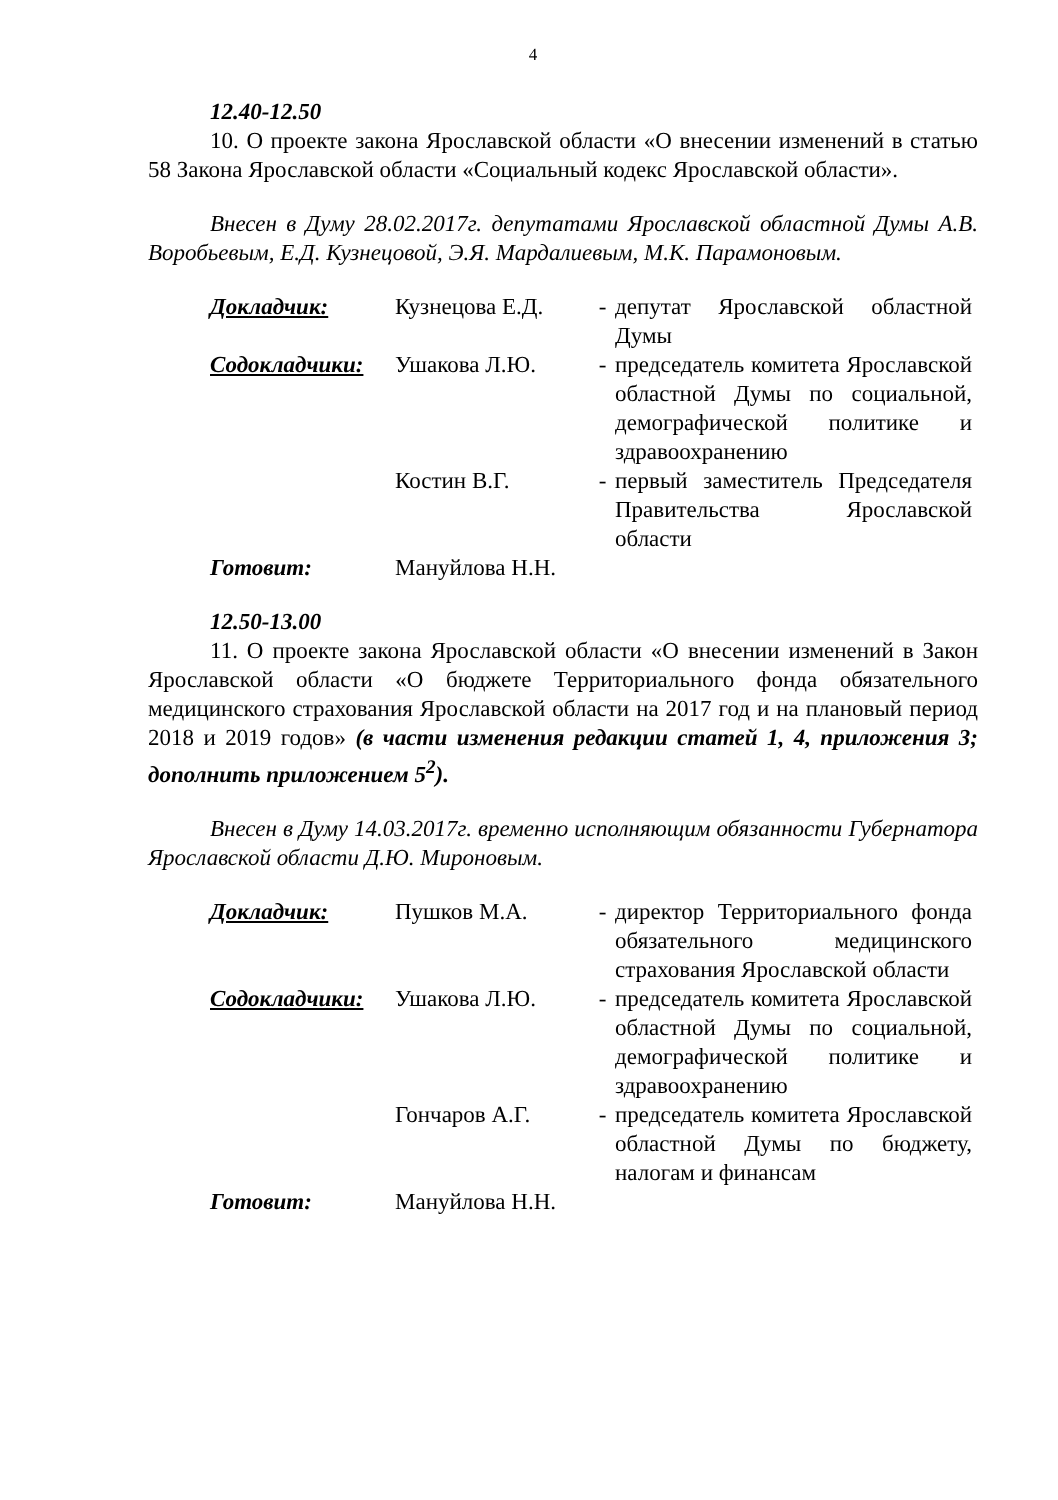4
12.40-12.50
10. О проекте закона Ярославской области «О внесении изменений в статью 58 Закона Ярославской области «Социальный кодекс Ярославской области».
Внесен в Думу 28.02.2017г. депутатами Ярославской областной Думы А.В. Воробьевым, Е.Д. Кузнецовой, Э.Я. Мардалиевым, М.К. Парамоновым.
| Докладчик: | Кузнецова Е.Д. | - | депутат Ярославской областной Думы |
| Содокладчики: | Ушакова Л.Ю. | - | председатель комитета Ярославской областной Думы по социальной, демографической политике и здравоохранению |
| | Костин В.Г. | - | первый заместитель Председателя Правительства Ярославской области |
| Готовит: | Мануйлова Н.Н. | | |
12.50-13.00
11. О проекте закона Ярославской области «О внесении изменений в Закон Ярославской области «О бюджете Территориального фонда обязательного медицинского страхования Ярославской области на 2017 год и на плановый период 2018 и 2019 годов» (в части изменения редакции статей 1, 4, приложения 3; дополнить приложением 5<sup>2</sup>).
Внесен в Думу 14.03.2017г. временно исполняющим обязанности Губернатора Ярославской области Д.Ю. Мироновым.
| Докладчик: | Пушков М.А. | - | директор Территориального фонда обязательного медицинского страхования Ярославской области |
| Содокладчики: | Ушакова Л.Ю. | - | председатель комитета Ярославской областной Думы по социальной, демографической политике и здравоохранению |
| | Гончаров А.Г. | - | председатель комитета Ярославской областной Думы по бюджету, налогам и финансам |
| Готовит: | Мануйлова Н.Н. | | |